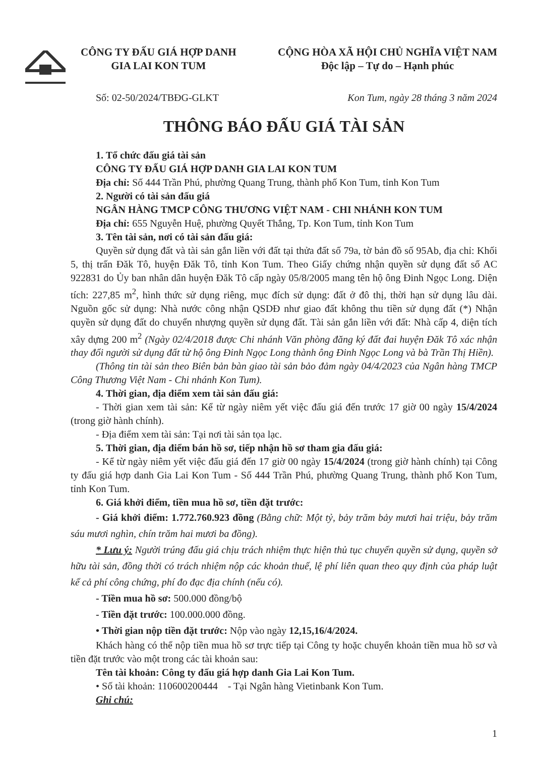CÔNG TY ĐẤU GIÁ HỢP DANH
GIA LAI KON TUM
CỘNG HÒA XÃ HỘI CHỦ NGHĨA VIỆT NAM
Độc lập – Tự do – Hạnh phúc
Số: 02-50/2024/TBĐG-GLKT Kon Tum, ngày 28 tháng 3 năm 2024
THÔNG BÁO ĐẤU GIÁ TÀI SẢN
1. Tổ chức đấu giá tài sản
CÔNG TY ĐẤU GIÁ HỢP DANH GIA LAI KON TUM
Địa chỉ: Số 444 Trần Phú, phường Quang Trung, thành phố Kon Tum, tỉnh Kon Tum
2. Người có tài sản đấu giá
NGÂN HÀNG TMCP CÔNG THƯƠNG VIỆT NAM - CHI NHÁNH KON TUM
Địa chỉ: 655 Nguyễn Huệ, phường Quyết Thắng, Tp. Kon Tum, tỉnh Kon Tum
3. Tên tài sản, nơi có tài sản đấu giá:
Quyền sử dụng đất và tài sản gắn liền với đất tại thửa đất số 79a, tờ bản đồ số 95Ab, địa chỉ: Khối 5, thị trấn Đăk Tô, huyện Đăk Tô, tỉnh Kon Tum. Theo Giấy chứng nhận quyền sử dụng đất số AC 922831 do Ủy ban nhân dân huyện Đăk Tô cấp ngày 05/8/2005 mang tên hộ ông Đinh Ngọc Long. Diện tích: 227,85 m<sup>2</sup>, hình thức sử dụng riêng, mục đích sử dụng: đất ở đô thị, thời hạn sử dụng lâu dài. Nguồn gốc sử dụng: Nhà nước công nhận QSDĐ như giao đất không thu tiền sử dụng đất (*) Nhận quyền sử dụng đất do chuyển nhượng quyền sử dụng đất. Tài sản gắn liền với đất: Nhà cấp 4, diện tích xây dựng 200 m<sup>2</sup> (Ngày 02/4/2018 được Chi nhánh Văn phòng đăng ký đất đai huyện Đăk Tô xác nhận thay đổi người sử dụng đất từ hộ ông Đinh Ngọc Long thành ông Đinh Ngọc Long và bà Trần Thị Hiền).
(Thông tin tài sản theo Biên bản bàn giao tài sản bảo đảm ngày 04/4/2023 của Ngân hàng TMCP Công Thương Việt Nam - Chi nhánh Kon Tum).
4. Thời gian, địa điểm xem tài sản đấu giá:
- Thời gian xem tài sản: Kể từ ngày niêm yết việc đấu giá đến trước 17 giờ 00 ngày 15/4/2024 (trong giờ hành chính).
- Địa điểm xem tài sản: Tại nơi tài sản tọa lạc.
5. Thời gian, địa điểm bán hồ sơ, tiếp nhận hồ sơ tham gia đấu giá:
- Kể từ ngày niêm yết việc đấu giá đến 17 giờ 00 ngày 15/4/2024 (trong giờ hành chính) tại Công ty đấu giá hợp danh Gia Lai Kon Tum - Số 444 Trần Phú, phường Quang Trung, thành phố Kon Tum, tỉnh Kon Tum.
6. Giá khởi điểm, tiền mua hồ sơ, tiền đặt trước:
- Giá khởi điểm: 1.772.760.923 đồng (Bằng chữ: Một tỷ, bảy trăm bảy mươi hai triệu, bảy trăm sáu mươi nghìn, chín trăm hai mươi ba đồng).
* Lưu ý: Người trúng đấu giá chịu trách nhiệm thực hiện thủ tục chuyển quyền sử dụng, quyền sở hữu tài sản, đồng thời có trách nhiệm nộp các khoản thuế, lệ phí liên quan theo quy định của pháp luật kể cả phí công chứng, phí đo đạc địa chính (nếu có).
- Tiền mua hồ sơ: 500.000 đồng/bộ
- Tiền đặt trước: 100.000.000 đồng.
• Thời gian nộp tiền đặt trước: Nộp vào ngày 12,15,16/4/2024.
Khách hàng có thể nộp tiền mua hồ sơ trực tiếp tại Công ty hoặc chuyển khoản tiền mua hồ sơ và tiền đặt trước vào một trong các tài khoản sau:
Tên tài khoản: Công ty đấu giá hợp danh Gia Lai Kon Tum.
• Số tài khoản: 110600200444 - Tại Ngân hàng Vietinbank Kon Tum.
Ghi chú:
1